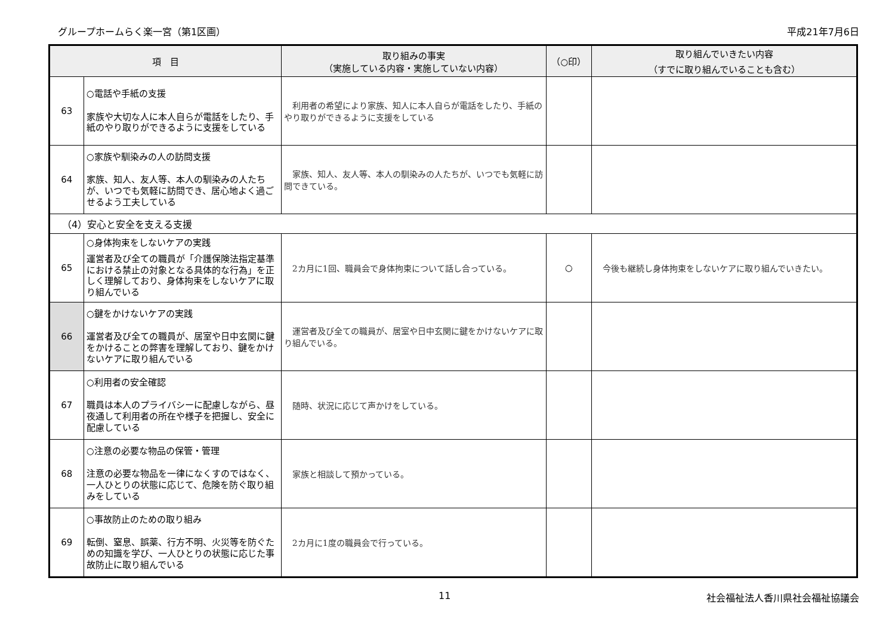グループホームらく楽一宮（第1区画） 平成21年7月6日
| 項 目 | | 取り組みの事実 （実施している内容・実施していない内容） | （○印） | 取り組んでいきたい内容 （すでに取り組んでいることも含む） |
| --- | --- | --- | --- | --- |
| 63 | ○電話や手紙の支援 家族や大切な人に本人自らが電話をしたり、手紙のやり取りができるように支援をしている | 利用者の希望により家族、知人に本人自らが電話をしたり、手紙のやり取りができるように支援をしている | | |
| 64 | ○家族や馴染みの人の訪問支援 家族、知人、友人等、本人の馴染みの人たちが、いつでも気軽に訪問でき、居心地よく過ごせるよう工夫している | 家族、知人、友人等、本人の馴染みの人たちが、いつでも気軽に訪問できている。 | | |
| （4）安心と安全を支える支援 | | | | |
| 65 | ○身体拘束をしないケアの実践 運営者及び全ての職員が「介護保険法指定基準における禁止の対象となる具体的な行為」を正しく理解しており、身体拘束をしないケアに取り組んでいる | 2カ月に1回、職員会で身体拘束について話し合っている。 | ○ | 今後も継続し身体拘束をしないケアに取り組んでいきたい。 |
| 66 | ○鍵をかけないケアの実践 運営者及び全ての職員が、居室や日中玄関に鍵をかけることの弊害を理解しており、鍵をかけないケアに取り組んでいる | 運営者及び全ての職員が、居室や日中玄関に鍵をかけないケアに取り組んでいる。 | | |
| 67 | ○利用者の安全確認 職員は本人のプライバシーに配慮しながら、昼夜通して利用者の所在や様子を把握し、安全に配慮している | 随時、状況に応じて声かけをしている。 | | |
| 68 | ○注意の必要な物品の保管・管理 注意の必要な物品を一律になくすのではなく、一人ひとりの状態に応じて、危険を防ぐ取り組みをしている | 家族と相談して預かっている。 | | |
| 69 | ○事故防止のための取り組み 転倒、窒息、誤薬、行方不明、火災等を防ぐための知識を学び、一人ひとりの状態に応じた事故防止に取り組んでいる | 2カ月に1度の職員会で行っている。 | | |
11 社会福祉法人香川県社会福祉協議会